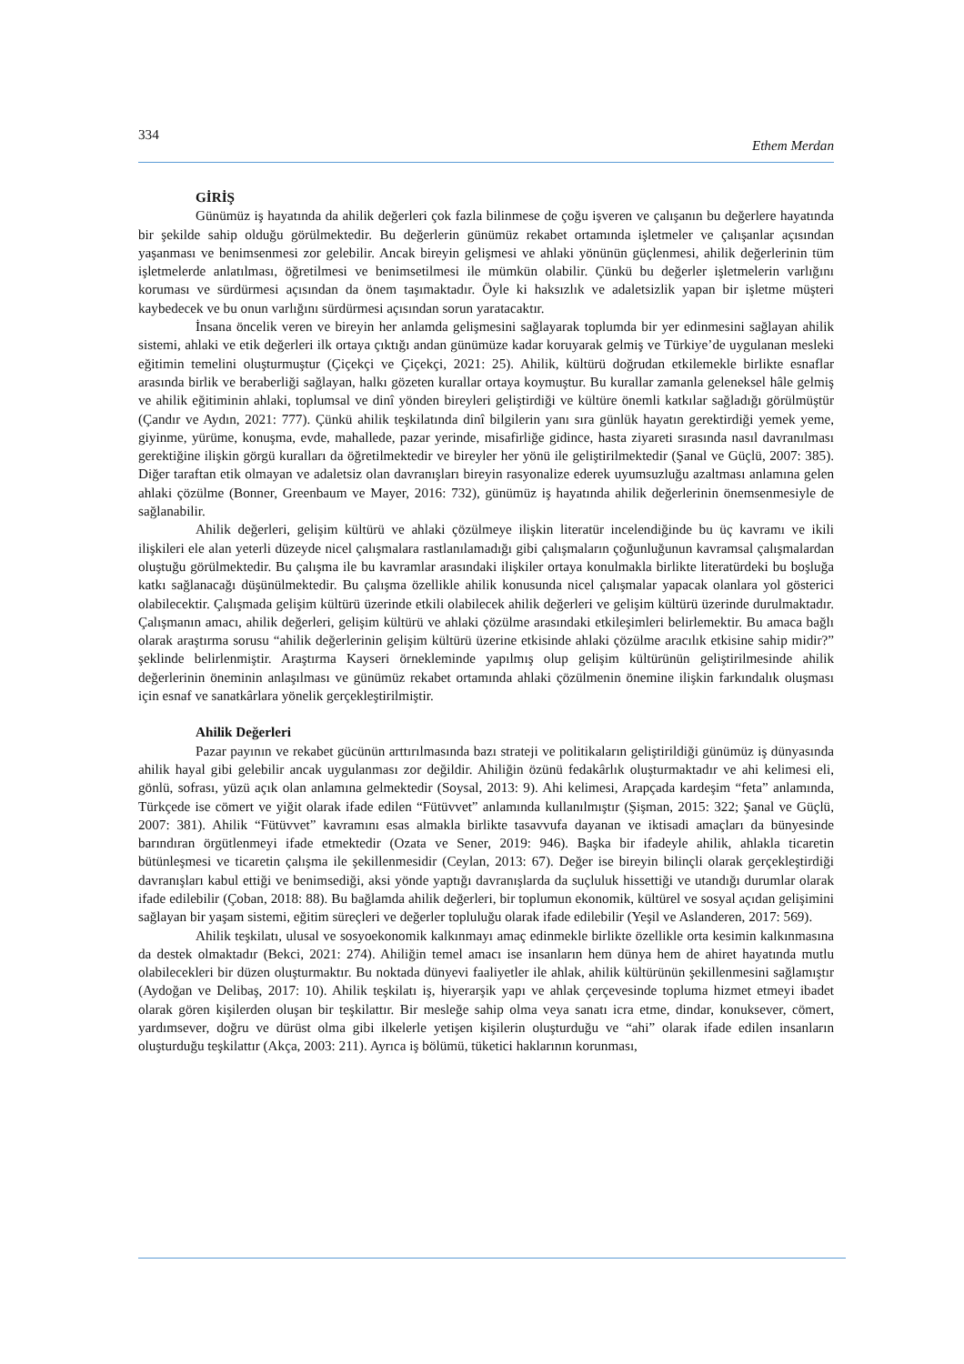334 Ethem Merdan
GİRİŞ
Günümüz iş hayatında da ahilik değerleri çok fazla bilinmese de çoğu işveren ve çalışanın bu değerlere hayatında bir şekilde sahip olduğu görülmektedir. Bu değerlerin günümüz rekabet ortamında işletmeler ve çalışanlar açısından yaşanması ve benimsenmesi zor gelebilir. Ancak bireyin gelişmesi ve ahlaki yönünün güçlenmesi, ahilik değerlerinin tüm işletmelerde anlatılması, öğretilmesi ve benimsetilmesi ile mümkün olabilir. Çünkü bu değerler işletmelerin varlığını koruması ve sürdürmesi açısından da önem taşımaktadır. Öyle ki haksızlık ve adaletsizlik yapan bir işletme müşteri kaybedecek ve bu onun varlığını sürdürmesi açısından sorun yaratacaktır.
İnsana öncelik veren ve bireyin her anlamda gelişmesini sağlayarak toplumda bir yer edinmesini sağlayan ahilik sistemi, ahlaki ve etik değerleri ilk ortaya çıktığı andan günümüze kadar koruyarak gelmiş ve Türkiye’de uygulanan mesleki eğitimin temelini oluşturmuştur (Çiçekçi ve Çiçekçi, 2021: 25). Ahilik, kültürü doğrudan etkilemekle birlikte esnaflar arasında birlik ve beraberliği sağlayan, halkı gözeten kurallar ortaya koymuştur. Bu kurallar zamanla geleneksel hâle gelmiş ve ahilik eğitiminin ahlaki, toplumsal ve dinî yönden bireyleri geliştirdiği ve kültüre önemli katkılar sağladığı görülmüştür (Çandır ve Aydın, 2021: 777). Çünkü ahilik teşkilatında dinî bilgilerin yanı sıra günlük hayatın gerektirdiği yemek yeme, giyinme, yürüme, konuşma, evde, mahallede, pazar yerinde, misafirliğe gidince, hasta ziyareti sırasında nasıl davranılması gerektiğine ilişkin görgü kuralları da öğretilmektedir ve bireyler her yönü ile geliştirilmektedir (Şanal ve Güçlü, 2007: 385). Diğer taraftan etik olmayan ve adaletsiz olan davranışları bireyin rasyonalize ederek uyumsuzluğu azaltması anlamına gelen ahlaki çözülme (Bonner, Greenbaum ve Mayer, 2016: 732), günümüz iş hayatında ahilik değerlerinin önemsenmesiyle de sağlanabilir.
Ahilik değerleri, gelişim kültürü ve ahlaki çözülmeye ilişkin literatür incelendiğinde bu üç kavramı ve ikili ilişkileri ele alan yeterli düzeyde nicel çalışmalara rastlanılamadığı gibi çalışmaların çoğunluğunun kavramsal çalışmalardan oluştuğu görülmektedir. Bu çalışma ile bu kavramlar arasındaki ilişkiler ortaya konulmakla birlikte literatürdeki bu boşluğa katkı sağlanacağı düşünülmektedir. Bu çalışma özellikle ahilik konusunda nicel çalışmalar yapacak olanlara yol gösterici olabilecektir. Çalışmada gelişim kültürü üzerinde etkili olabilecek ahilik değerleri ve gelişim kültürü üzerinde durulmaktadır. Çalışmanın amacı, ahilik değerleri, gelişim kültürü ve ahlaki çözülme arasındaki etkileşimleri belirlemektir. Bu amaca bağlı olarak araştırma sorusu “ahilik değerlerinin gelişim kültürü üzerine etkisinde ahlaki çözülme aracılık etkisine sahip midir?” şeklinde belirlenmiştir. Araştırma Kayseri örnekleminde yapılmış olup gelişim kültürünün geliştirilmesinde ahilik değerlerinin öneminin anlaşılması ve günümüz rekabet ortamında ahlaki çözülmenin önemine ilişkin farkındalık oluşması için esnaf ve sanatkârlara yönelik gerçekleştirilmiştir.
Ahilik Değerleri
Pazar payının ve rekabet gücünün arttırılmasında bazı strateji ve politikaların geliştirildiği günümüz iş dünyasında ahilik hayal gibi gelebilir ancak uygulanması zor değildir. Ahiliğin özünü fedakârlık oluşturmaktadır ve ahi kelimesi eli, gönlü, sofrası, yüzü açık olan anlamına gelmektedir (Soysal, 2013: 9). Ahi kelimesi, Arapçada kardeşim “feta” anlamında, Türkçede ise cömert ve yiğit olarak ifade edilen “Fütüvvet” anlamında kullanılmıştır (Şişman, 2015: 322; Şanal ve Güçlü, 2007: 381). Ahilik “Fütüvvet” kavramını esas almakla birlikte tasavvufa dayanan ve iktisadi amaçları da bünyesinde barındıran örgütlenmeyi ifade etmektedir (Ozata ve Sener, 2019: 946). Başka bir ifadeyle ahilik, ahlakla ticaretin bütünleşmesi ve ticaretin çalışma ile şekillenmesidir (Ceylan, 2013: 67). Değer ise bireyin bilinçli olarak gerçekleştirdiği davranışları kabul ettiği ve benimsediği, aksi yönde yaptığı davranışlarda da suçluluk hissettiği ve utandığı durumlar olarak ifade edilebilir (Çoban, 2018: 88). Bu bağlamda ahilik değerleri, bir toplumun ekonomik, kültürel ve sosyal açıdan gelişimini sağlayan bir yaşam sistemi, eğitim süreçleri ve değerler topluluğu olarak ifade edilebilir (Yeşil ve Aslanderen, 2017: 569).
Ahilik teşkilatı, ulusal ve sosyoekonomik kalkınmayı amaç edinmekle birlikte özellikle orta kesimin kalkınmasına da destek olmaktadır (Bekci, 2021: 274). Ahiliğin temel amacı ise insanların hem dünya hem de ahiret hayatında mutlu olabilecekleri bir düzen oluşturmaktır. Bu noktada dünyevi faaliyetler ile ahlak, ahilik kültürünün şekillenmesini sağlamıştır (Aydoğan ve Delibaş, 2017: 10). Ahilik teşkilatı iş, hiyerarşik yapı ve ahlak çerçevesinde topluma hizmet etmeyi ibadet olarak gören kişilerden oluşan bir teşkilattır. Bir mesleğe sahip olma veya sanatı icra etme, dindar, konuksever, cömert, yardımsever, doğru ve dürüst olma gibi ilkelerle yetişen kişilerin oluşturduğu ve “ahi” olarak ifade edilen insanların oluşturduğu teşkilattır (Akça, 2003: 211). Ayrıca iş bölümü, tüketici haklarının korunması,